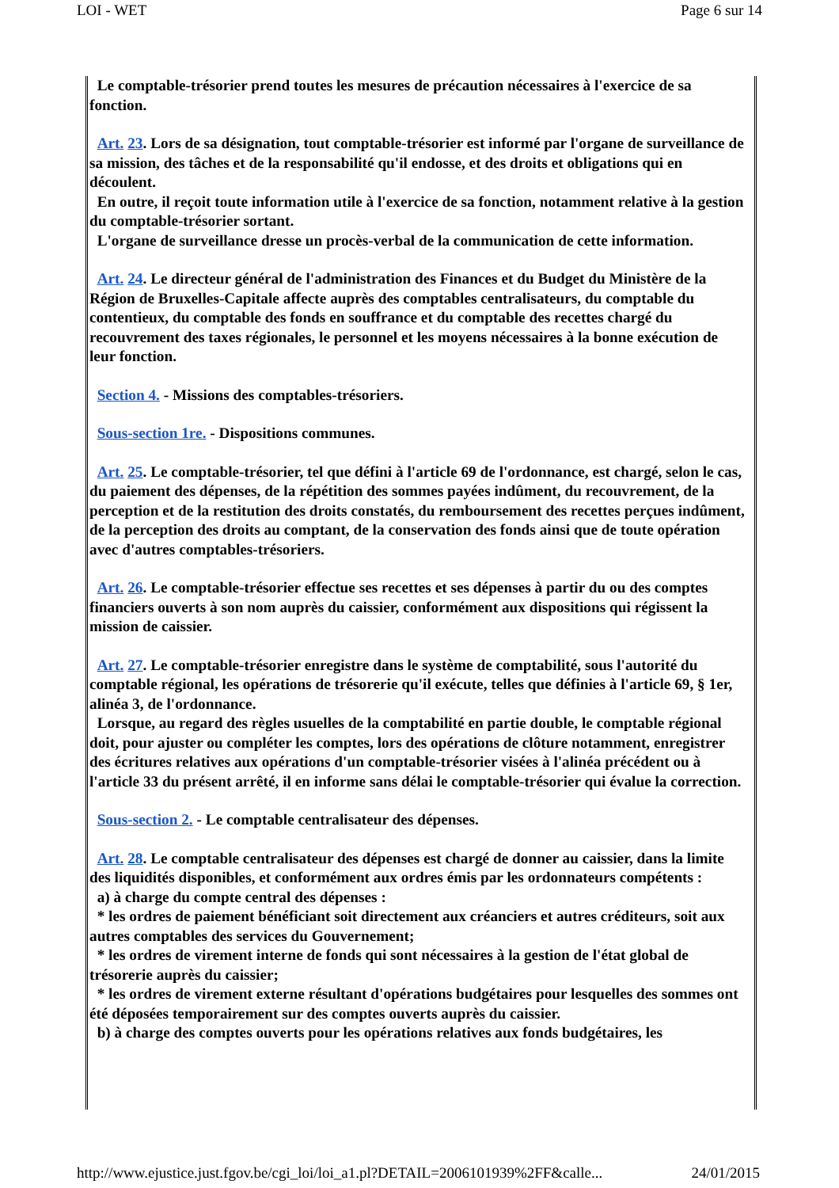LOI - WET Page 6 sur 14
Le comptable-trésorier prend toutes les mesures de précaution nécessaires à l'exercice de sa fonction.
Art. 23. Lors de sa désignation, tout comptable-trésorier est informé par l'organe de surveillance de sa mission, des tâches et de la responsabilité qu'il endosse, et des droits et obligations qui en découlent.
En outre, il reçoit toute information utile à l'exercice de sa fonction, notamment relative à la gestion du comptable-trésorier sortant.
L'organe de surveillance dresse un procès-verbal de la communication de cette information.
Art. 24. Le directeur général de l'administration des Finances et du Budget du Ministère de la Région de Bruxelles-Capitale affecte auprès des comptables centralisateurs, du comptable du contentieux, du comptable des fonds en souffrance et du comptable des recettes chargé du recouvrement des taxes régionales, le personnel et les moyens nécessaires à la bonne exécution de leur fonction.
Section 4. - Missions des comptables-trésoriers.
Sous-section 1re. - Dispositions communes.
Art. 25. Le comptable-trésorier, tel que défini à l'article 69 de l'ordonnance, est chargé, selon le cas, du paiement des dépenses, de la répétition des sommes payées indûment, du recouvrement, de la perception et de la restitution des droits constatés, du remboursement des recettes perçues indûment, de la perception des droits au comptant, de la conservation des fonds ainsi que de toute opération avec d'autres comptables-trésoriers.
Art. 26. Le comptable-trésorier effectue ses recettes et ses dépenses à partir du ou des comptes financiers ouverts à son nom auprès du caissier, conformément aux dispositions qui régissent la mission de caissier.
Art. 27. Le comptable-trésorier enregistre dans le système de comptabilité, sous l'autorité du comptable régional, les opérations de trésorerie qu'il exécute, telles que définies à l'article 69, § 1er, alinéa 3, de l'ordonnance.
Lorsque, au regard des règles usuelles de la comptabilité en partie double, le comptable régional doit, pour ajuster ou compléter les comptes, lors des opérations de clôture notamment, enregistrer des écritures relatives aux opérations d'un comptable-trésorier visées à l'alinéa précédent ou à l'article 33 du présent arrêté, il en informe sans délai le comptable-trésorier qui évalue la correction.
Sous-section 2. - Le comptable centralisateur des dépenses.
Art. 28. Le comptable centralisateur des dépenses est chargé de donner au caissier, dans la limite des liquidités disponibles, et conformément aux ordres émis par les ordonnateurs compétents :
a) à charge du compte central des dépenses :
* les ordres de paiement bénéficiant soit directement aux créanciers et autres créditeurs, soit aux autres comptables des services du Gouvernement;
* les ordres de virement interne de fonds qui sont nécessaires à la gestion de l'état global de trésorerie auprès du caissier;
* les ordres de virement externe résultant d'opérations budgétaires pour lesquelles des sommes ont été déposées temporairement sur des comptes ouverts auprès du caissier.
b) à charge des comptes ouverts pour les opérations relatives aux fonds budgétaires, les
http://www.ejustice.just.fgov.be/cgi_loi/loi_a1.pl?DETAIL=2006101939%2FF&calle... 24/01/2015